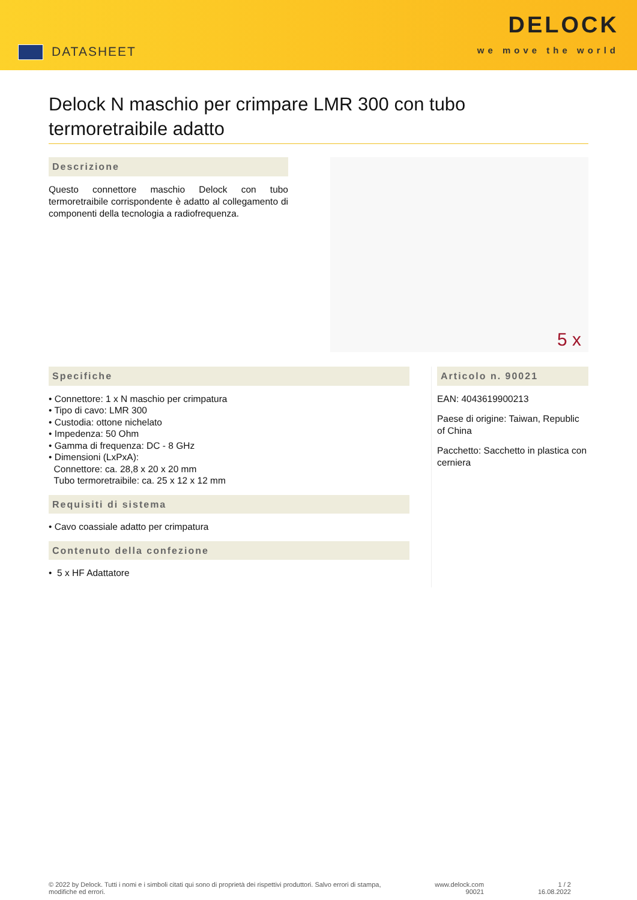DATASHEET
DELOCK
we move the world
Delock N maschio per crimpare LMR 300 con tubo termoretraibile adatto
Descrizione
Questo connettore maschio Delock con tubo termoretraibile corrispondente è adatto al collegamento di componenti della tecnologia a radiofrequenza.
5 x
Specifiche
• Connettore: 1 x N maschio per crimpatura
• Tipo di cavo: LMR 300
• Custodia: ottone nichelato
• Impedenza: 50 Ohm
• Gamma di frequenza: DC - 8 GHz
• Dimensioni (LxPxA):
Connettore: ca. 28,8 x 20 x 20 mm
Tubo termoretraibile: ca. 25 x 12 x 12 mm
Requisiti di sistema
• Cavo coassiale adatto per crimpatura
Contenuto della confezione
• 5 x HF Adattatore
Articolo n. 90021
EAN: 4043619900213
Paese di origine: Taiwan, Republic of China
Pacchetto: Sacchetto in plastica con cerniera
© 2022 by Delock. Tutti i nomi e i simboli citati qui sono di proprietà dei rispettivi produttori. Salvo errori di stampa,
modifiche ed errori.
www.delock.com
90021
1 / 2
16.08.2022